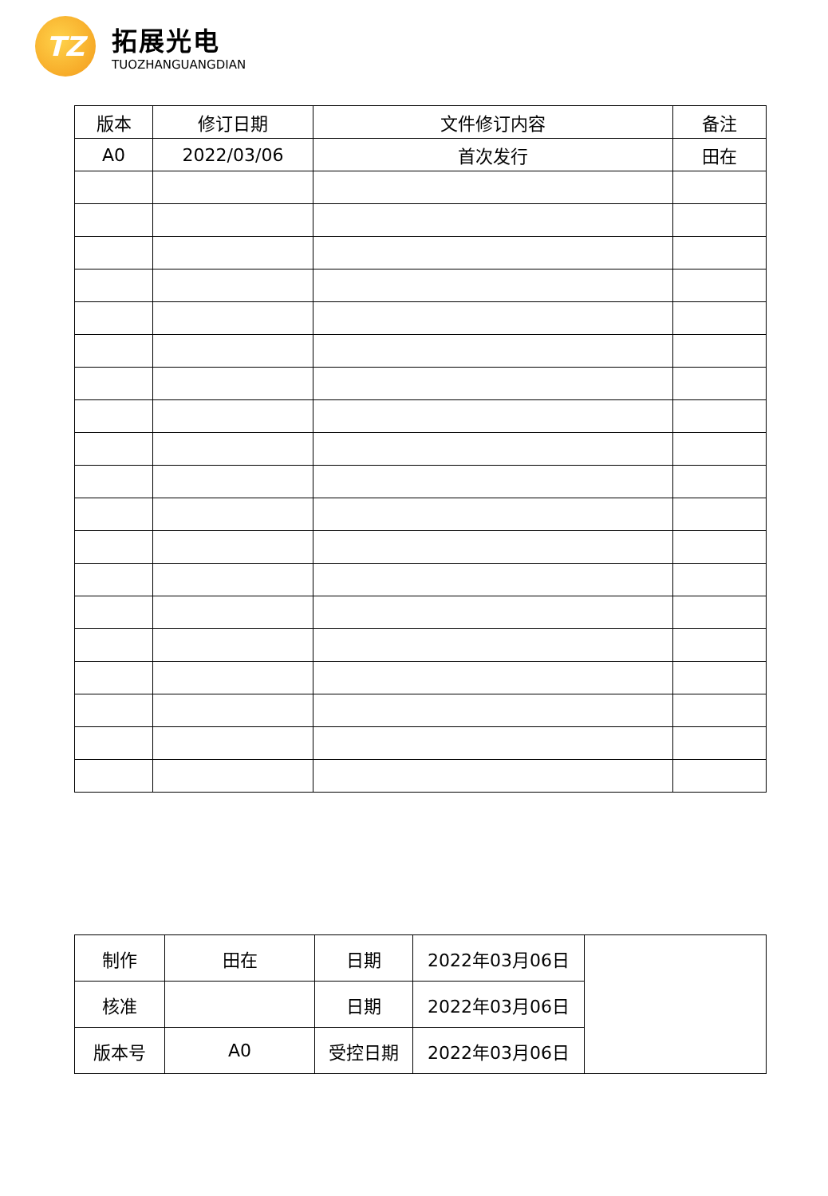TZ
拓展光电
TUOZHANGUANGDIAN
| 版本 | 修订日期 | 文件修订内容 | 备注 |
| A0 | 2022/03/06 | 首次发行 | 田在 |
| 制作 | 田在 | 日期 | 2022年03月06日 | |
| 核准 | | 日期 | 2022年03月06日 | |
| 版本号 | A0 | 受控日期 | 2022年03月06日 | |